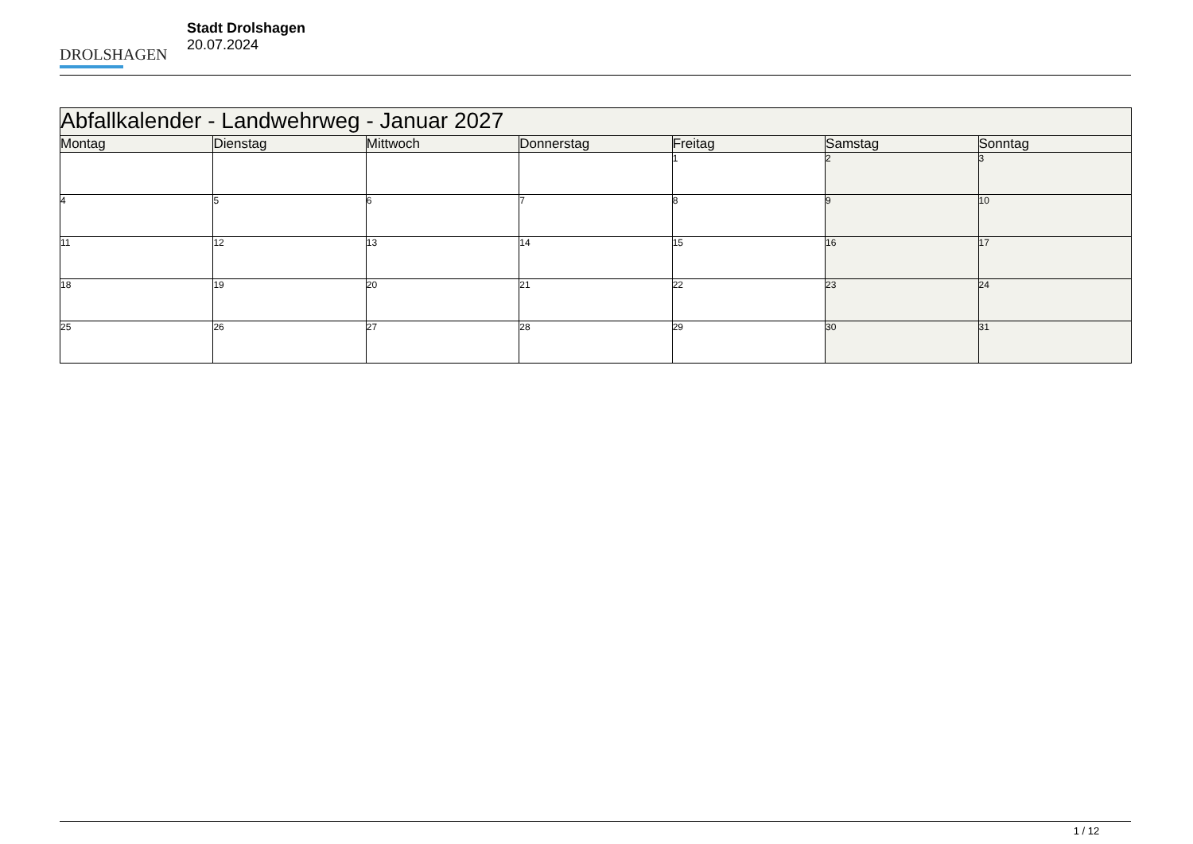DROLSHAGEN
Stadt Drolshagen
20.07.2024
| Abfallkalender - Landwehrweg - Januar 2027 | | | | | | |
| --- | --- | --- | --- | --- | --- | --- |
| Montag | Dienstag | Mittwoch | Donnerstag | Freitag | Samstag | Sonntag |
| | | | | 1 | 2 | 3 |
| 4 | 5 | 6 | 7 | 8 | 9 | 10 |
| 11 | 12 | 13 | 14 | 15 | 16 | 17 |
| 18 | 19 | 20 | 21 | 22 | 23 | 24 |
| 25 | 26 | 27 | 28 | 29 | 30 | 31 |
1 / 12